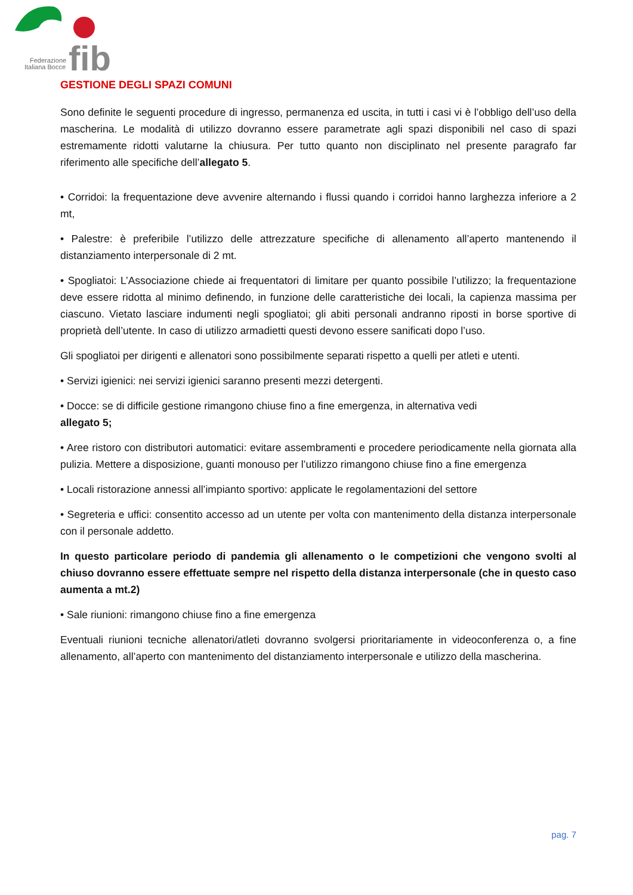fib
Federazione
Italiana Bocce
GESTIONE DEGLI SPAZI COMUNI
Sono definite le seguenti procedure di ingresso, permanenza ed uscita, in tutti i casi vi è l’obbligo dell’uso della mascherina. Le modalità di utilizzo dovranno essere parametrate agli spazi disponibili nel caso di spazi estremamente ridotti valutarne la chiusura. Per tutto quanto non disciplinato nel presente paragrafo far riferimento alle specifiche dell’allegato 5.
• Corridoi: la frequentazione deve avvenire alternando i flussi quando i corridoi hanno larghezza inferiore a 2 mt,
• Palestre: è preferibile l’utilizzo delle attrezzature specifiche di allenamento all’aperto mantenendo il distanziamento interpersonale di 2 mt.
• Spogliatoi: L’Associazione chiede ai frequentatori di limitare per quanto possibile l’utilizzo; la frequentazione deve essere ridotta al minimo definendo, in funzione delle caratteristiche dei locali, la capienza massima per ciascuno. Vietato lasciare indumenti negli spogliatoi; gli abiti personali andranno riposti in borse sportive di proprietà dell’utente. In caso di utilizzo armadietti questi devono essere sanificati dopo l’uso.
Gli spogliatoi per dirigenti e allenatori sono possibilmente separati rispetto a quelli per atleti e utenti.
• Servizi igienici: nei servizi igienici saranno presenti mezzi detergenti.
• Docce: se di difficile gestione rimangono chiuse fino a fine emergenza, in alternativa vedi
allegato 5;
• Aree ristoro con distributori automatici: evitare assembramenti e procedere periodicamente nella giornata alla pulizia. Mettere a disposizione, guanti monouso per l’utilizzo rimangono chiuse fino a fine emergenza
• Locali ristorazione annessi all’impianto sportivo: applicate le regolamentazioni del settore
• Segreteria e uffici: consentito accesso ad un utente per volta con mantenimento della distanza interpersonale con il personale addetto.
In questo particolare periodo di pandemia gli allenamento o le competizioni che vengono svolti al chiuso dovranno essere effettuate sempre nel rispetto della distanza interpersonale (che in questo caso aumenta a mt.2)
• Sale riunioni: rimangono chiuse fino a fine emergenza
Eventuali riunioni tecniche allenatori/atleti dovranno svolgersi prioritariamente in videoconferenza o, a fine allenamento, all’aperto con mantenimento del distanziamento interpersonale e utilizzo della mascherina.
pag. 7